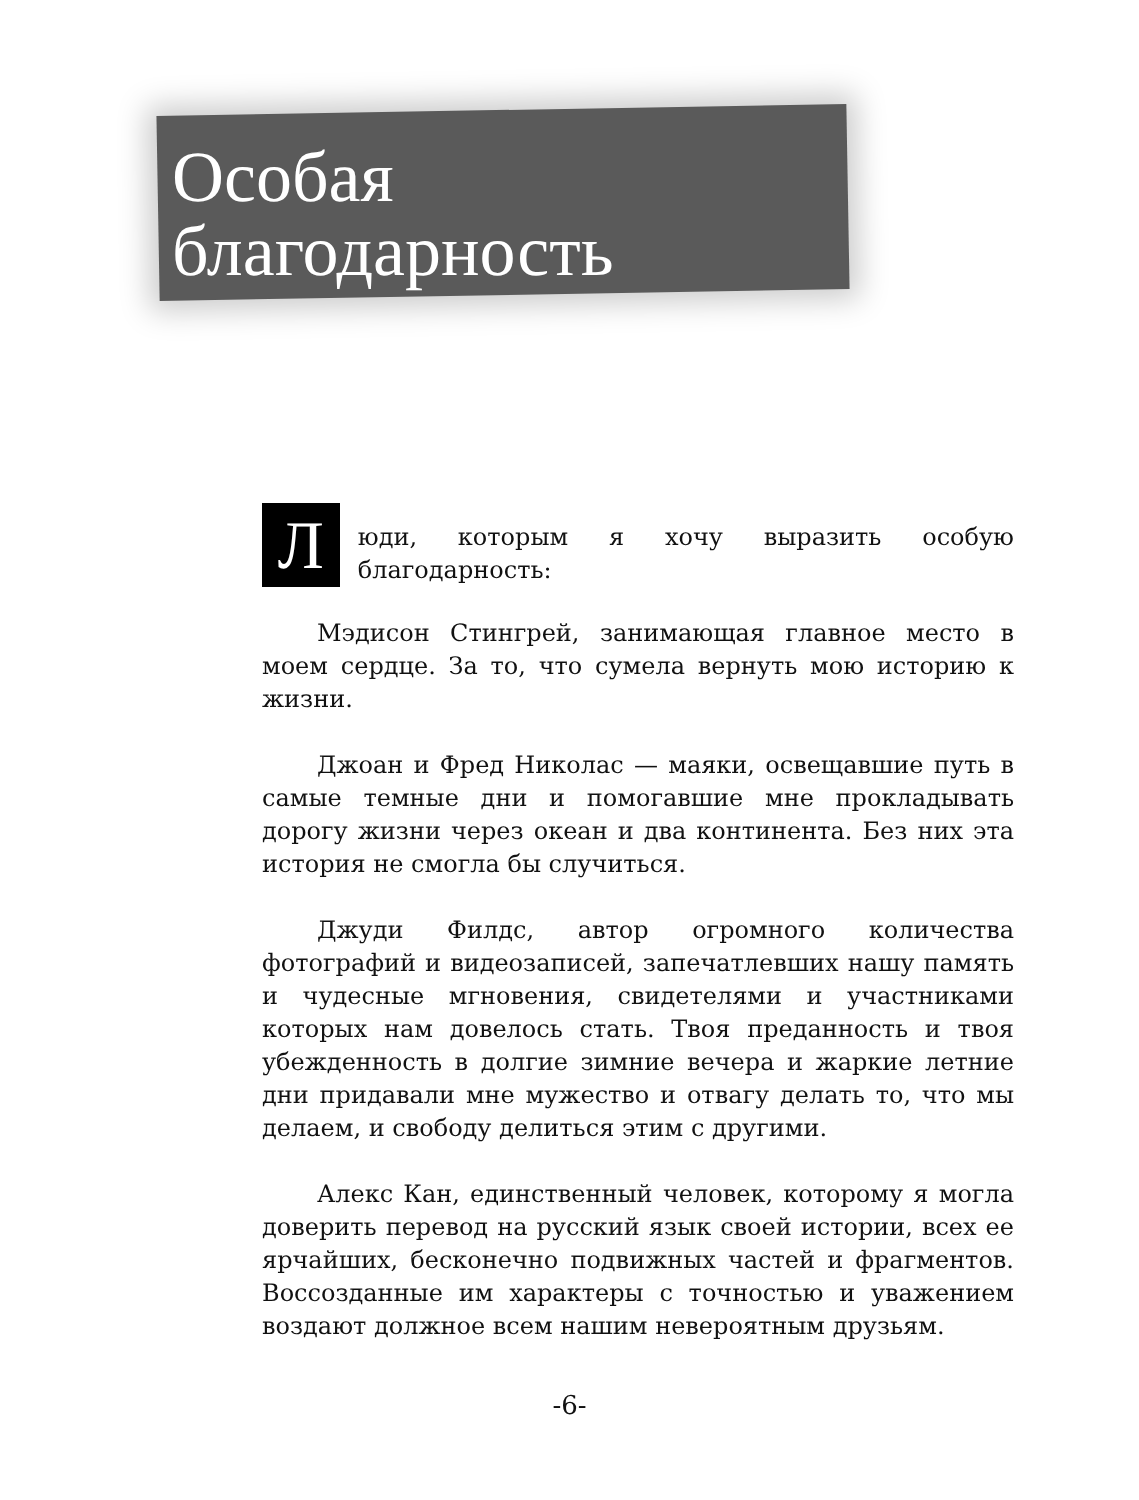Особая
благодарность
Люди, которым я хочу выразить особую благодарность:
Мэдисон Стингрей, занимающая главное место в моем сердце. За то, что сумела вернуть мою историю к жизни.
Джоан и Фред Николас — маяки, освещавшие путь в самые темные дни и помогавшие мне прокладывать дорогу жизни через океан и два континента. Без них эта история не смогла бы случиться.
Джуди Филдс, автор огромного количества фотографий и видеозаписей, запечатлевших нашу память и чудесные мгновения, свидетелями и участниками которых нам довелось стать. Твоя преданность и твоя убежденность в долгие зимние вечера и жаркие летние дни придавали мне мужество и отвагу делать то, что мы делаем, и свободу делиться этим с другими.
Алекс Кан, единственный человек, которому я могла доверить перевод на русский язык своей истории, всех ее ярчайших, бесконечно подвижных частей и фрагментов. Воссозданные им характеры с точностью и уважением воздают должное всем нашим невероятным друзьям.
-6-